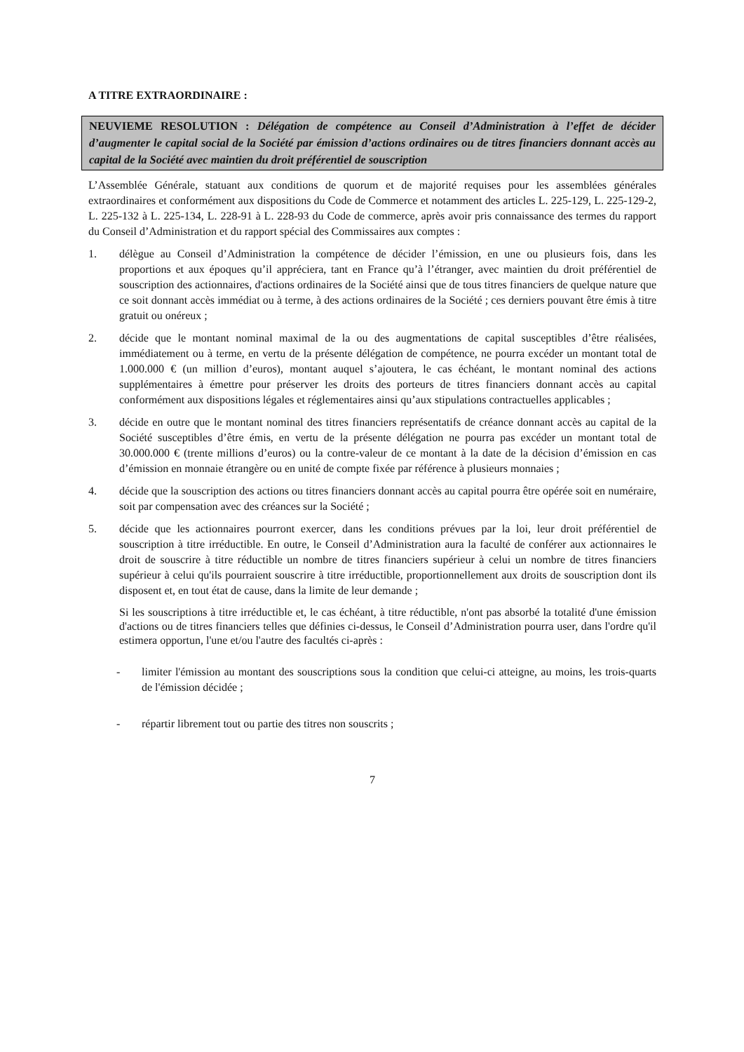A TITRE EXTRAORDINAIRE :
NEUVIEME RESOLUTION : Délégation de compétence au Conseil d’Administration à l’effet de décider d’augmenter le capital social de la Société par émission d’actions ordinaires ou de titres financiers donnant accès au capital de la Société avec maintien du droit préférentiel de souscription
L’Assemblée Générale, statuant aux conditions de quorum et de majorité requises pour les assemblées générales extraordinaires et conformément aux dispositions du Code de Commerce et notamment des articles L. 225-129, L. 225-129-2, L. 225-132 à L. 225-134, L. 228-91 à L. 228-93 du Code de commerce, après avoir pris connaissance des termes du rapport du Conseil d’Administration et du rapport spécial des Commissaires aux comptes :
1. délègue au Conseil d’Administration la compétence de décider l’émission, en une ou plusieurs fois, dans les proportions et aux époques qu’il appréciera, tant en France qu’à l’étranger, avec maintien du droit préférentiel de souscription des actionnaires, d'actions ordinaires de la Société ainsi que de tous titres financiers de quelque nature que ce soit donnant accès immédiat ou à terme, à des actions ordinaires de la Société ; ces derniers pouvant être émis à titre gratuit ou onéreux ;
2. décide que le montant nominal maximal de la ou des augmentations de capital susceptibles d’être réalisées, immédiatement ou à terme, en vertu de la présente délégation de compétence, ne pourra excéder un montant total de 1.000.000 € (un million d’euros), montant auquel s’ajoutera, le cas échéant, le montant nominal des actions supplémentaires à émettre pour préserver les droits des porteurs de titres financiers donnant accès au capital conformément aux dispositions légales et réglementaires ainsi qu’aux stipulations contractuelles applicables ;
3. décide en outre que le montant nominal des titres financiers représentatifs de créance donnant accès au capital de la Société susceptibles d’être émis, en vertu de la présente délégation ne pourra pas excéder un montant total de 30.000.000 € (trente millions d’euros) ou la contre-valeur de ce montant à la date de la décision d’émission en cas d’émission en monnaie étrangère ou en unité de compte fixée par référence à plusieurs monnaies ;
4. décide que la souscription des actions ou titres financiers donnant accès au capital pourra être opérée soit en numéraire, soit par compensation avec des créances sur la Société ;
5. décide que les actionnaires pourront exercer, dans les conditions prévues par la loi, leur droit préférentiel de souscription à titre irréductible. En outre, le Conseil d’Administration aura la faculté de conférer aux actionnaires le droit de souscrire à titre réductible un nombre de titres financiers supérieur à celui un nombre de titres financiers supérieur à celui qu'ils pourraient souscrire à titre irréductible, proportionnellement aux droits de souscription dont ils disposent et, en tout état de cause, dans la limite de leur demande ;
Si les souscriptions à titre irréductible et, le cas échéant, à titre réductible, n'ont pas absorbé la totalité d'une émission d'actions ou de titres financiers telles que définies ci-dessus, le Conseil d’Administration pourra user, dans l'ordre qu'il estimera opportun, l'une et/ou l'autre des facultés ci-après :
- limiter l'émission au montant des souscriptions sous la condition que celui-ci atteigne, au moins, les trois-quarts de l'émission décidée ;
- répartir librement tout ou partie des titres non souscrits ;
7